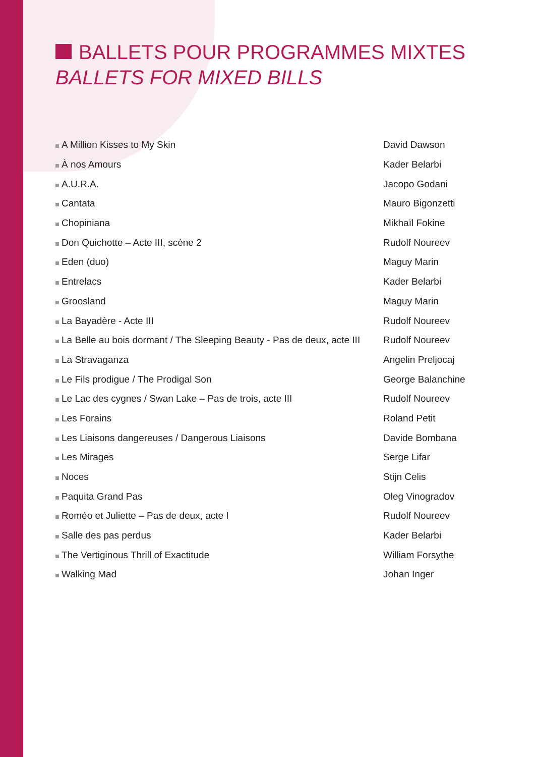BALLETS POUR PROGRAMMES MIXTES
BALLETS FOR MIXED BILLS
| A Million Kisses to My Skin | David Dawson |
| À nos Amours | Kader Belarbi |
| A.U.R.A. | Jacopo Godani |
| Cantata | Mauro Bigonzetti |
| Chopiniana | Mikhaïl Fokine |
| Don Quichotte – Acte III, scène 2 | Rudolf Noureev |
| Eden (duo) | Maguy Marin |
| Entrelacs | Kader Belarbi |
| Groosland | Maguy Marin |
| La Bayadère - Acte III | Rudolf Noureev |
| La Belle au bois dormant / The Sleeping Beauty - Pas de deux, acte III | Rudolf Noureev |
| La Stravaganza | Angelin Preljocaj |
| Le Fils prodigue / The Prodigal Son | George Balanchine |
| Le Lac des cygnes / Swan Lake – Pas de trois, acte III | Rudolf Noureev |
| Les Forains | Roland Petit |
| Les Liaisons dangereuses / Dangerous Liaisons | Davide Bombana |
| Les Mirages | Serge Lifar |
| Noces | Stijn Celis |
| Paquita Grand Pas | Oleg Vinogradov |
| Roméo et Juliette – Pas de deux, acte I | Rudolf Noureev |
| Salle des pas perdus | Kader Belarbi |
| The Vertiginous Thrill of Exactitude | William Forsythe |
| Walking Mad | Johan Inger |